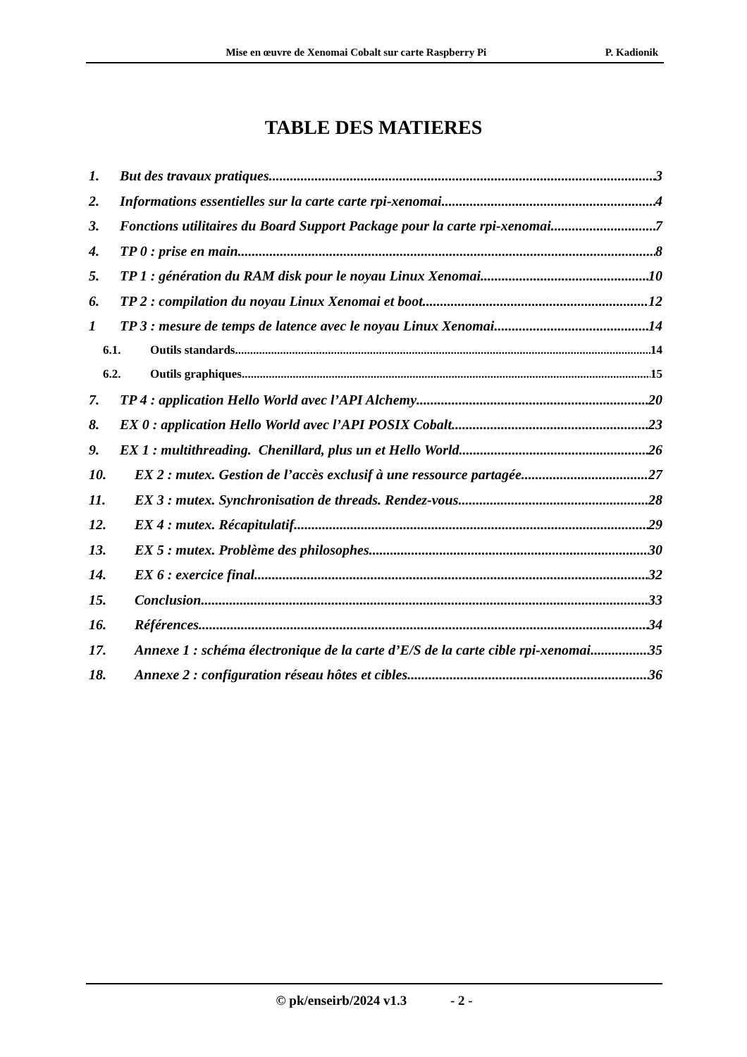Mise en œuvre de Xenomai Cobalt sur carte Raspberry Pi P. Kadionik
TABLE DES MATIERES
1. But des travaux pratiques 3
2. Informations essentielles sur la carte carte rpi-xenomai 4
3. Fonctions utilitaires du Board Support Package pour la carte rpi-xenomai 7
4. TP 0 : prise en main 8
5. TP 1 : génération du RAM disk pour le noyau Linux Xenomai 10
6. TP 2 : compilation du noyau Linux Xenomai et boot 12
1 TP 3 : mesure de temps de latence avec le noyau Linux Xenomai 14
6.1. Outils standards 14
6.2. Outils graphiques 15
7. TP 4 : application Hello World avec l’API Alchemy 20
8. EX 0 : application Hello World avec l’API POSIX Cobalt 23
9. EX 1 : multithreading. Chenillard, plus un et Hello World 26
10. EX 2 : mutex. Gestion de l’accès exclusif à une ressource partagée 27
11. EX 3 : mutex. Synchronisation de threads. Rendez-vous 28
12. EX 4 : mutex. Récapitulatif 29
13. EX 5 : mutex. Problème des philosophes 30
14. EX 6 : exercice final 32
15. Conclusion 33
16. Références 34
17. Annexe 1 : schéma électronique de la carte d’E/S de la carte cible rpi-xenomai 35
18. Annexe 2 : configuration réseau hôtes et cibles 36
© pk/enseirb/2024 v1.3 - 2 -